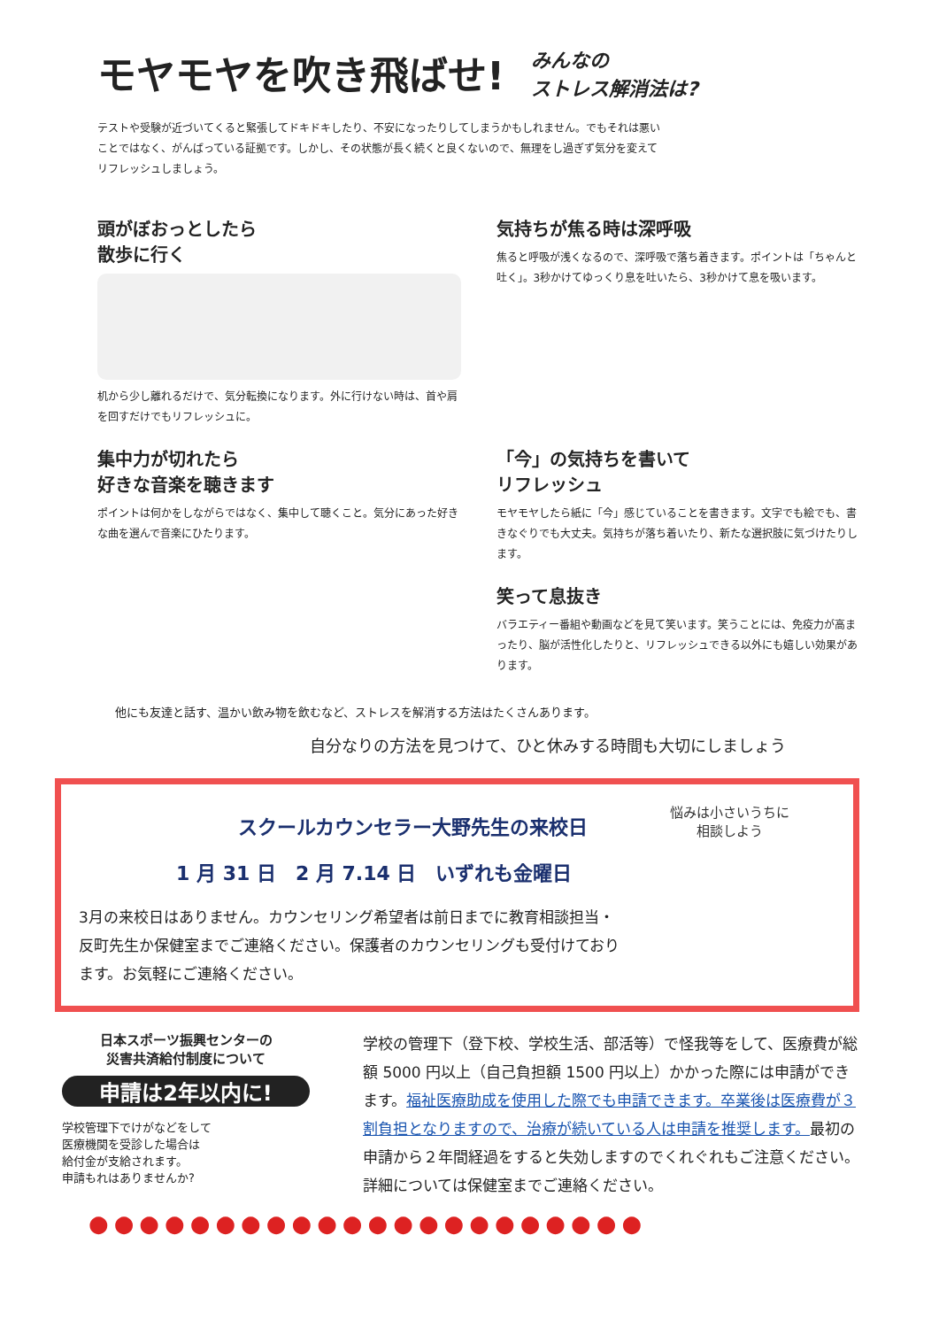モヤモヤを吹き飛ばせ!
みんなの
ストレス解消法は?
テストや受験が近づいてくると緊張してドキドキしたり、不安になったりしてしまうかもしれません。でもそれは悪いことではなく、がんばっている証拠です。しかし、その状態が長く続くと良くないので、無理をし過ぎず気分を変えてリフレッシュしましょう。
頭がぼおっとしたら
散歩に行く
机から少し離れるだけで、気分転換になります。外に行けない時は、首や肩を回すだけでもリフレッシュに。
気持ちが焦る時は深呼吸
焦ると呼吸が浅くなるので、深呼吸で落ち着きます。ポイントは「ちゃんと吐く」。3秒かけてゆっくり息を吐いたら、3秒かけて息を吸います。
集中力が切れたら
好きな音楽を聴きます
ポイントは何かをしながらではなく、集中して聴くこと。気分にあった好きな曲を選んで音楽にひたります。
「今」の気持ちを書いて
リフレッシュ
モヤモヤしたら紙に「今」感じていることを書きます。文字でも絵でも、書きなぐりでも大丈夫。気持ちが落ち着いたり、新たな選択肢に気づけたりします。
笑って息抜き
バラエティー番組や動画などを見て笑います。笑うことには、免疫力が高まったり、脳が活性化したりと、リフレッシュできる以外にも嬉しい効果があります。
他にも友達と話す、温かい飲み物を飲むなど、ストレスを解消する方法はたくさんあります。
自分なりの方法を見つけて、ひと休みする時間も大切にしましょう
スクールカウンセラー大野先生の来校日
1 月 31 日　2 月 7.14 日　いずれも金曜日
3月の来校日はありません。カウンセリング希望者は前日までに教育相談担当・反町先生か保健室までご連絡ください。保護者のカウンセリングも受付けております。お気軽にご連絡ください。
悩みは小さいうちに
相談しよう
日本スポーツ振興センターの
災害共済給付制度について
申請は2年以内に!
学校管理下でけがなどをして
医療機関を受診した場合は
給付金が支給されます。
申請もれはありませんか?
学校の管理下（登下校、学校生活、部活等）で怪我等をして、医療費が総額 5000 円以上（自己負担額 1500 円以上）かかった際には申請ができます。福祉医療助成を使用した際でも申請できます。卒業後は医療費が３割負担となりますので、治療が続いている人は申請を推奨します。最初の申請から２年間経過をすると失効しますのでくれぐれもご注意ください。詳細については保健室までご連絡ください。
●●●●●●●●●●●●●●●●●●●●●●